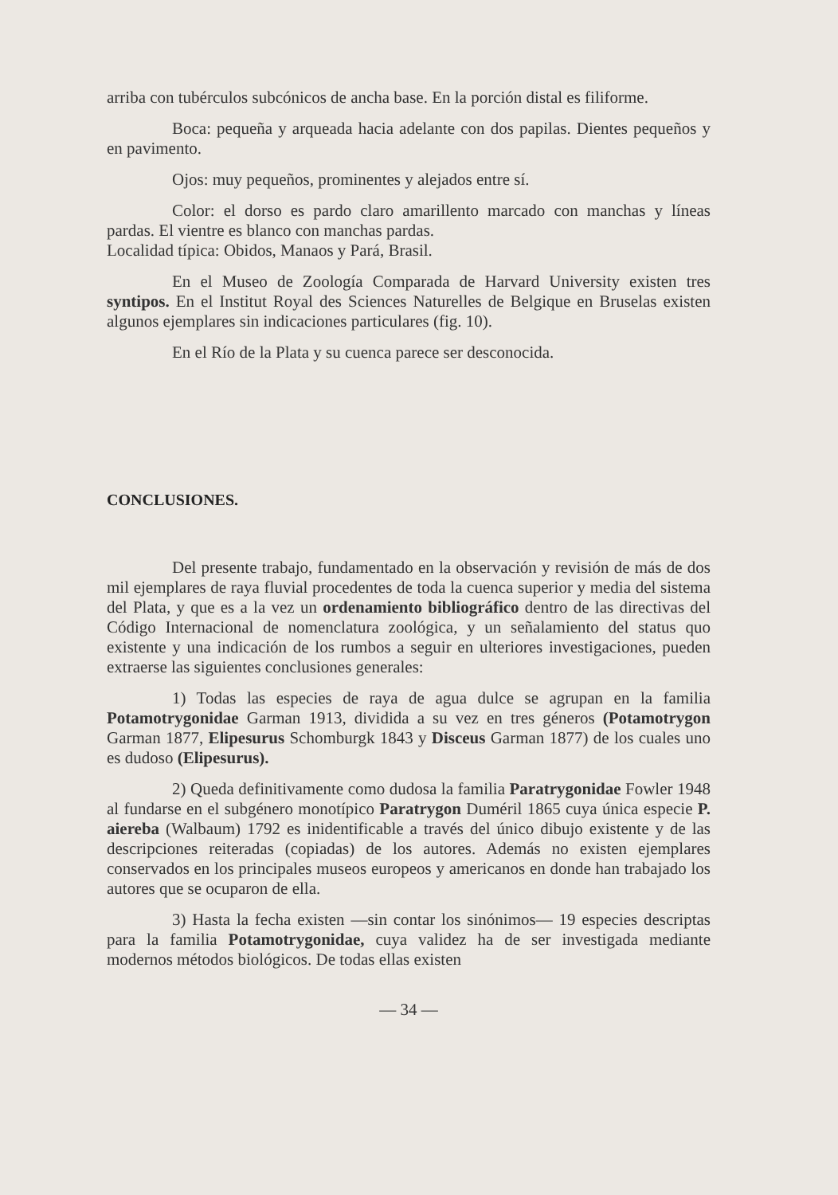arriba con tubérculos subcónicos de ancha base. En la porción distal es filiforme.
Boca: pequeña y arqueada hacia adelante con dos papilas. Dientes pequeños y en pavimento.
Ojos: muy pequeños, prominentes y alejados entre sí.
Color: el dorso es pardo claro amarillento marcado con manchas y líneas pardas. El vientre es blanco con manchas pardas.
Localidad típica: Obidos, Manaos y Pará, Brasil.
En el Museo de Zoología Comparada de Harvard University existen tres syntipos. En el Institut Royal des Sciences Naturelles de Belgique en Bruselas existen algunos ejemplares sin indicaciones particulares (fig. 10).
En el Río de la Plata y su cuenca parece ser desconocida.
CONCLUSIONES.
Del presente trabajo, fundamentado en la observación y revisión de más de dos mil ejemplares de raya fluvial procedentes de toda la cuenca superior y media del sistema del Plata, y que es a la vez un ordenamiento bibliográfico dentro de las directivas del Código Internacional de nomenclatura zoológica, y un señalamiento del status quo existente y una indicación de los rumbos a seguir en ulteriores investigaciones, pueden extraerse las siguientes conclusiones generales:
1) Todas las especies de raya de agua dulce se agrupan en la familia Potamotrygonidae Garman 1913, dividida a su vez en tres géneros (Potamotrygon Garman 1877, Elipesurus Schomburgk 1843 y Disceus Garman 1877) de los cuales uno es dudoso (Elipesurus).
2) Queda definitivamente como dudosa la familia Paratrygonidae Fowler 1948 al fundarse en el subgénero monotípico Paratrygon Duméril 1865 cuya única especie P. aiereba (Walbaum) 1792 es inidentificable a través del único dibujo existente y de las descripciones reiteradas (copiadas) de los autores. Además no existen ejemplares conservados en los principales museos europeos y americanos en donde han trabajado los autores que se ocuparon de ella.
3) Hasta la fecha existen —sin contar los sinónimos— 19 especies descriptas para la familia Potamotrygonidae, cuya validez ha de ser investigada mediante modernos métodos biológicos. De todas ellas existen
— 34 —